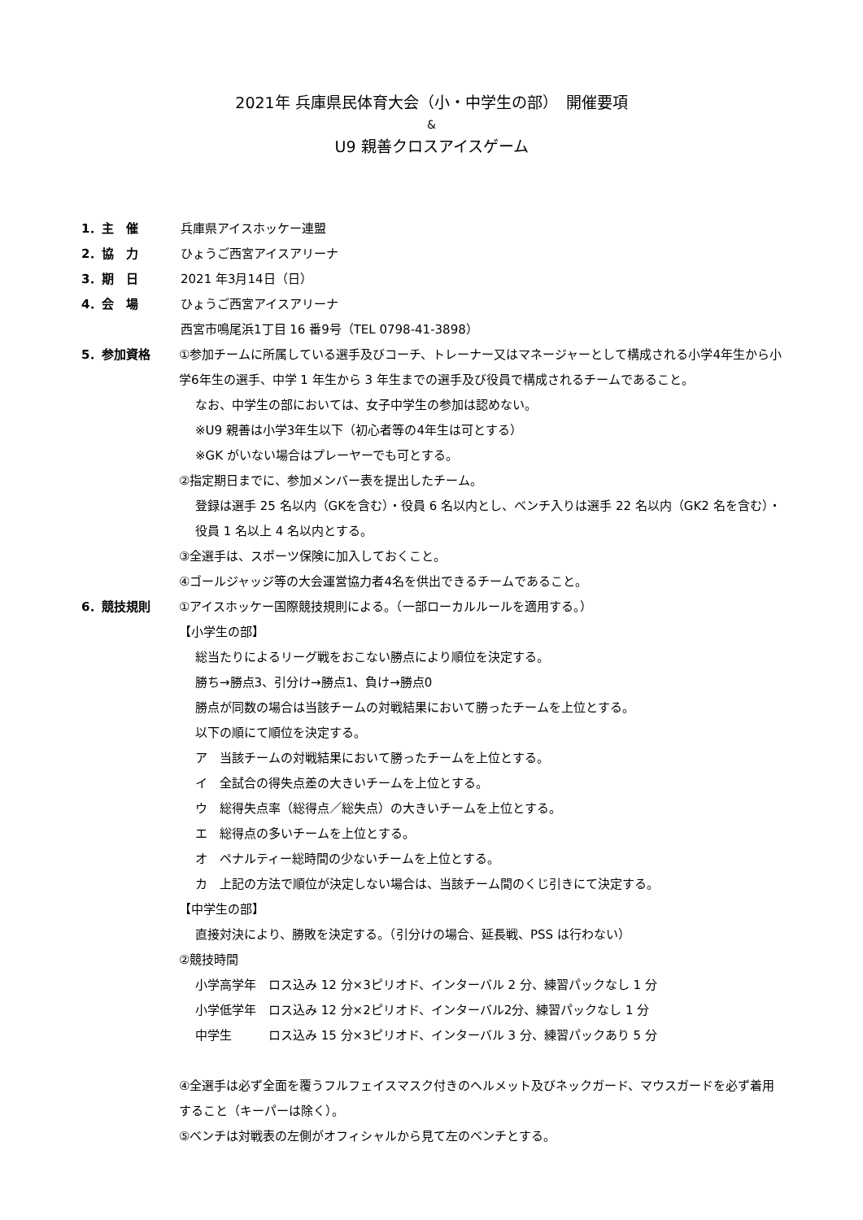2021年 兵庫県民体育大会（小・中学生の部）　開催要項
&
U9 親善クロスアイスゲーム
1．主　催 兵庫県アイスホッケー連盟
2．協　力 ひょうご西宮アイスアリーナ
3．期　日 2021 年3月14日（日）
4．会　場 ひょうご西宮アイスアリーナ
西宮市鳴尾浜1丁目 16 番9号（TEL 0798-41-3898）
5．参加資格 ①参加チームに所属している選手及びコーチ、トレーナー又はマネージャーとして構成される小学4年生から小学6年生の選手、中学 1 年生から 3 年生までの選手及び役員で構成されるチームであること。
なお、中学生の部においては、女子中学生の参加は認めない。
※U9 親善は小学3年生以下（初心者等の4年生は可とする）
※GK がいない場合はプレーヤーでも可とする。
②指定期日までに、参加メンバー表を提出したチーム。
登録は選手 25 名以内（GKを含む）・役員 6 名以内とし、ベンチ入りは選手 22 名以内（GK2 名を含む）・役員 1 名以上 4 名以内とする。
③全選手は、スポーツ保険に加入しておくこと。
④ゴールジャッジ等の大会運営協力者4名を供出できるチームであること。
6．競技規則 ①アイスホッケー国際競技規則による。（一部ローカルルールを適用する。）
【小学生の部】
総当たりによるリーグ戦をおこない勝点により順位を決定する。
勝ち→勝点3、引分け→勝点1、負け→勝点0
勝点が同数の場合は当該チームの対戦結果において勝ったチームを上位とする。
以下の順にて順位を決定する。
ア　当該チームの対戦結果において勝ったチームを上位とする。
イ　全試合の得失点差の大きいチームを上位とする。
ウ　総得失点率（総得点／総失点）の大きいチームを上位とする。
エ　総得点の多いチームを上位とする。
オ　ペナルティー総時間の少ないチームを上位とする。
カ　上記の方法で順位が決定しない場合は、当該チーム間のくじ引きにて決定する。
【中学生の部】
直接対決により、勝敗を決定する。（引分けの場合、延長戦、PSS は行わない）
②競技時間
小学高学年　ロス込み 12 分×3ピリオド、インターバル 2 分、練習パックなし 1 分
小学低学年　ロス込み 12 分×2ピリオド、インターバル2分、練習パックなし 1 分
中学生　　　ロス込み 15 分×3ピリオド、インターバル 3 分、練習パックあり 5 分
④全選手は必ず全面を覆うフルフェイスマスク付きのヘルメット及びネックガード、マウスガードを必ず着用すること（キーパーは除く）。
⑤ベンチは対戦表の左側がオフィシャルから見て左のベンチとする。